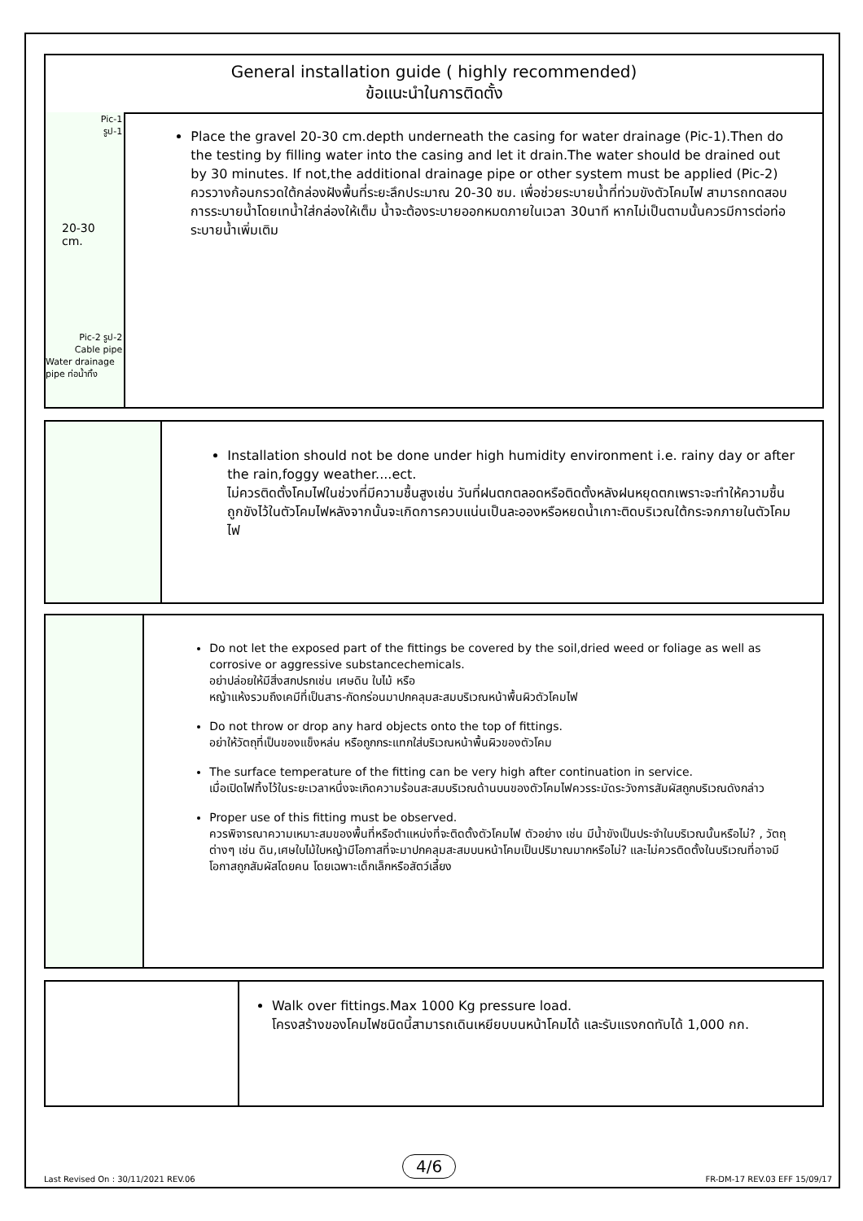General installation guide ( highly recommended)
ข้อแนะนำในการติดตั้ง
Pic-1
รูป-1
20-30 cm.
Pic-2 รูป-2
Cable pipe
Water drainage pipe ท่อน้ำทิ้ง
Place the gravel 20-30 cm.depth underneath the casing for water drainage (Pic-1).Then do the testing by filling water into the casing and let it drain.The water should be drained out by 30 minutes. If not,the additional drainage pipe or other system must be applied (Pic-2)
ควรวางก้อนกรวดใต้กล่องฝังพื้นที่ระยะลึกประมาณ 20-30 ซม. เพื่อช่วยระบายน้ำที่ท่วมขังตัวโคมไฟ สามารถทดสอบการระบายน้ำโดยเทน้ำใส่กล่องให้เต็ม น้ำจะต้องระบายออกหมดภายในเวลา 30นาที หากไม่เป็นตามนั้นควรมีการต่อท่อระบายน้ำเพิ่มเติม
Installation should not be done under high humidity environment i.e. rainy day or after the rain,foggy weather....ect.
ไม่ควรติดตั้งโคมไฟในช่วงที่มีความชื้นสูงเช่น วันที่ฝนตกตลอดหรือติดตั้งหลังฝนหยุดตกเพราะจะทำให้ความชื้นถูกขังไว้ในตัวโคมไฟหลังจากนั้นจะเกิดการควบแน่นเป็นละอองหรือหยดน้ำเกาะติดบริเวณใต้กระจกภายในตัวโคมไฟ
Do not let the exposed part of the fittings be covered by the soil,dried weed or foliage as well as corrosive or aggressive substancechemicals.
อย่าปล่อยให้มีสิ่งสกปรกเช่น เศษดิน ใบไม้ หรือ
หญ้าแห้งรวมถึงเคมีที่เป็นสาร-กัดกร่อนมาปกคลุมสะสมบริเวณหน้าพื้นผิวตัวโคมไฟ
Do not throw or drop any hard objects onto the top of fittings.
อย่าให้วัตถุที่เป็นของแข็งหล่น หรือถูกกระแทกใส่บริเวณหน้าพื้นผิวของตัวโคม
The surface temperature of the fitting can be very high after continuation in service.
เมื่อเปิดไฟทิ้งไว้ในระยะเวลาหนึ่งจะเกิดความร้อนสะสมบริเวณด้านบนของตัวโคมไฟควรระมัดระวังการสัมผัสถูกบริเวณดังกล่าว
Proper use of this fitting must be observed.
ควรพิจารณาความเหมาะสมของพื้นที่หรือตำแหน่งที่จะติดตั้งตัวโคมไฟ ตัวอย่าง เช่น มีน้ำขังเป็นประจำในบริเวณนั้นหรือไม่? , วัตถุต่างๆ เช่น ดิน,เศษใบไม้ใบหญ้ามีโอกาสที่จะมาปกคลุมสะสมบนหน้าโคมเป็นปริมาณมากหรือไม่? และไม่ควรติดตั้งในบริเวณที่อาจมีโอกาสถูกสัมผัสโดยคน โดยเฉพาะเด็กเล็กหรือสัตว์เลี้ยง
Walk over fittings.Max 1000 Kg pressure load.
โครงสร้างของโคมไฟชนิดนี้สามารถเดินเหยียบบนหน้าโคมได้ และรับแรงกดทับได้ 1,000 กก.
4/6
Last Revised On : 30/11/2021 REV.06
FR-DM-17 REV.03 EFF 15/09/17